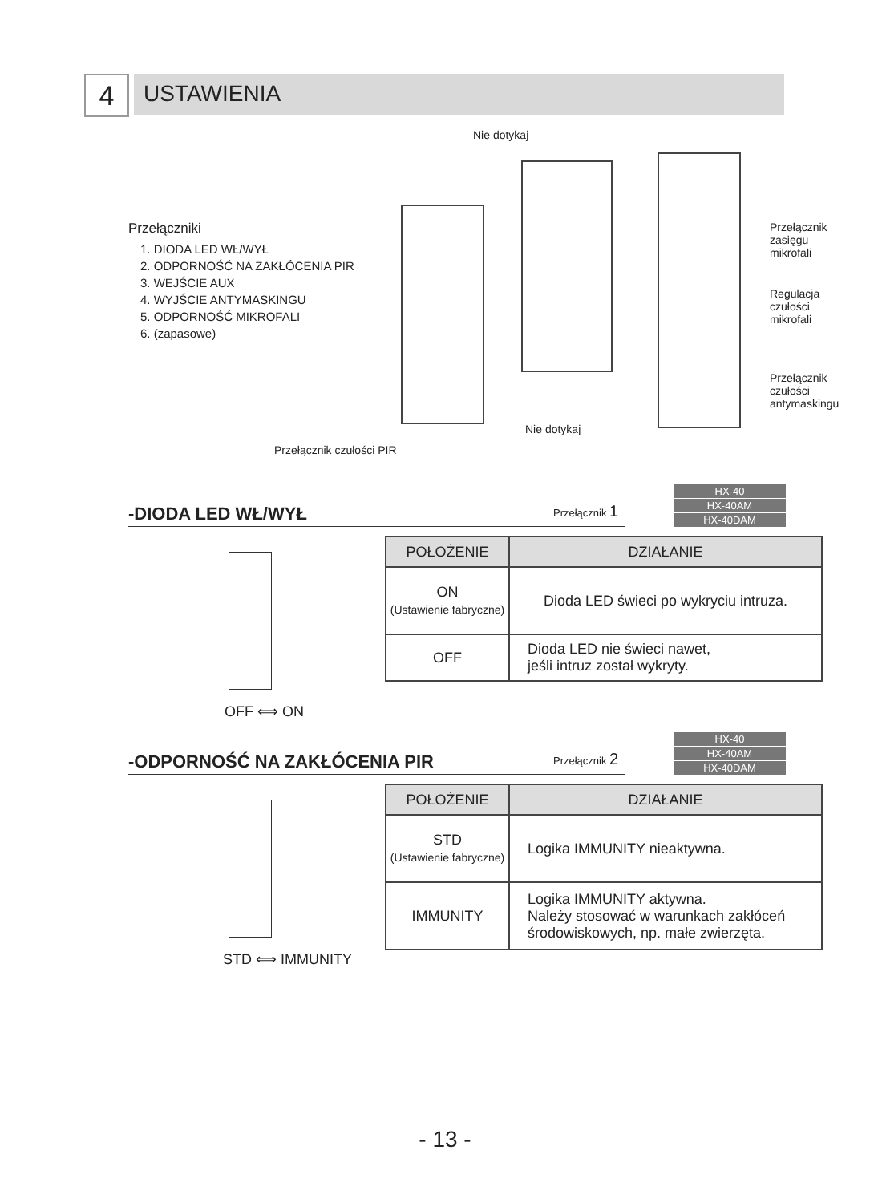4
USTAWIENIA
Nie dotykaj
Przełączniki
1. DIODA LED WŁ/WYŁ
2. ODPORNOŚĆ NA ZAKŁÓCENIA PIR
3. WEJŚCIE AUX
4. WYJŚCIE ANTYMASKINGU
5. ODPORNOŚĆ MIKROFALI
6. (zapasowe)
Przełącznik
zasięgu
mikrofali
Regulacja
czułości
mikrofali
Przełącznik
czułości
antymaskingu
Nie dotykaj
Przełącznik czułości PIR
-DIODA LED WŁ/WYŁ
Przełącznik 1
HX-40
HX-40AM
HX-40DAM
OFF ⟺ ON
| POŁOŻENIE | DZIAŁANIE |
| --- | --- |
| ON (Ustawienie fabryczne) | Dioda LED świeci po wykryciu intruza. |
| OFF | Dioda LED nie świeci nawet, jeśli intruz został wykryty. |
-ODPORNOŚĆ NA ZAKŁÓCENIA PIR
Przełącznik 2
HX-40
HX-40AM
HX-40DAM
STD ⟺ IMMUNITY
| POŁOŻENIE | DZIAŁANIE |
| --- | --- |
| STD (Ustawienie fabryczne) | Logika IMMUNITY nieaktywna. |
| IMMUNITY | Logika IMMUNITY aktywna. Należy stosować w warunkach zakłóceń środowiskowych, np. małe zwierzęta. |
- 13 -